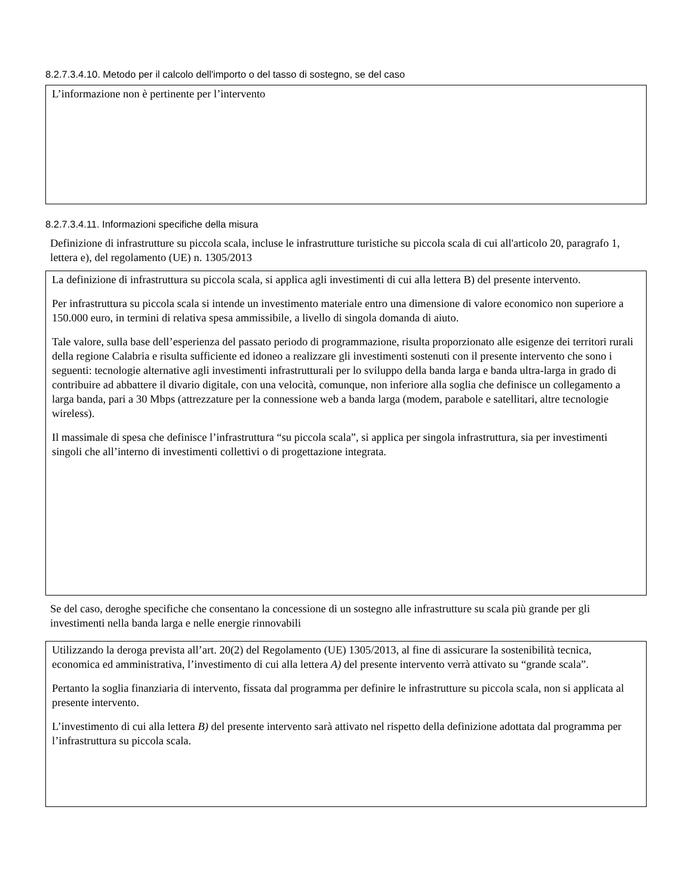8.2.7.3.4.10. Metodo per il calcolo dell'importo o del tasso di sostegno, se del caso
L’informazione non è pertinente per l’intervento
8.2.7.3.4.11. Informazioni specifiche della misura
Definizione di infrastrutture su piccola scala, incluse le infrastrutture turistiche su piccola scala di cui all'articolo 20, paragrafo 1, lettera e), del regolamento (UE) n. 1305/2013
La definizione di infrastruttura su piccola scala, si applica agli investimenti di cui alla lettera B) del presente intervento.
Per infrastruttura su piccola scala si intende un investimento materiale entro una dimensione di valore economico non superiore a 150.000 euro, in termini di relativa spesa ammissibile, a livello di singola domanda di aiuto.
Tale valore, sulla base dell’esperienza del passato periodo di programmazione, risulta proporzionato alle esigenze dei territori rurali della regione Calabria e risulta sufficiente ed idoneo a realizzare gli investimenti sostenuti con il presente intervento che sono i seguenti: tecnologie alternative agli investimenti infrastrutturali per lo sviluppo della banda larga e banda ultra-larga in grado di contribuire ad abbattere il divario digitale, con una velocità, comunque, non inferiore alla soglia che definisce un collegamento a larga banda, pari a 30 Mbps (attrezzature per la connessione web a banda larga (modem, parabole e satellitari, altre tecnologie wireless).
Il massimale di spesa che definisce l’infrastruttura “su piccola scala”, si applica per singola infrastruttura, sia per investimenti singoli che all’interno di investimenti collettivi o di progettazione integrata.
Se del caso, deroghe specifiche che consentano la concessione di un sostegno alle infrastrutture su scala più grande per gli investimenti nella banda larga e nelle energie rinnovabili
Utilizzando la deroga prevista all’art. 20(2) del Regolamento (UE) 1305/2013, al fine di assicurare la sostenibilità tecnica, economica ed amministrativa, l’investimento di cui alla lettera A) del presente intervento verrà attivato su “grande scala”.
Pertanto la soglia finanziaria di intervento, fissata dal programma per definire le infrastrutture su piccola scala, non si applicata al presente intervento.
L’investimento di cui alla lettera B) del presente intervento sarà attivato nel rispetto della definizione adottata dal programma per l’infrastruttura su piccola scala.